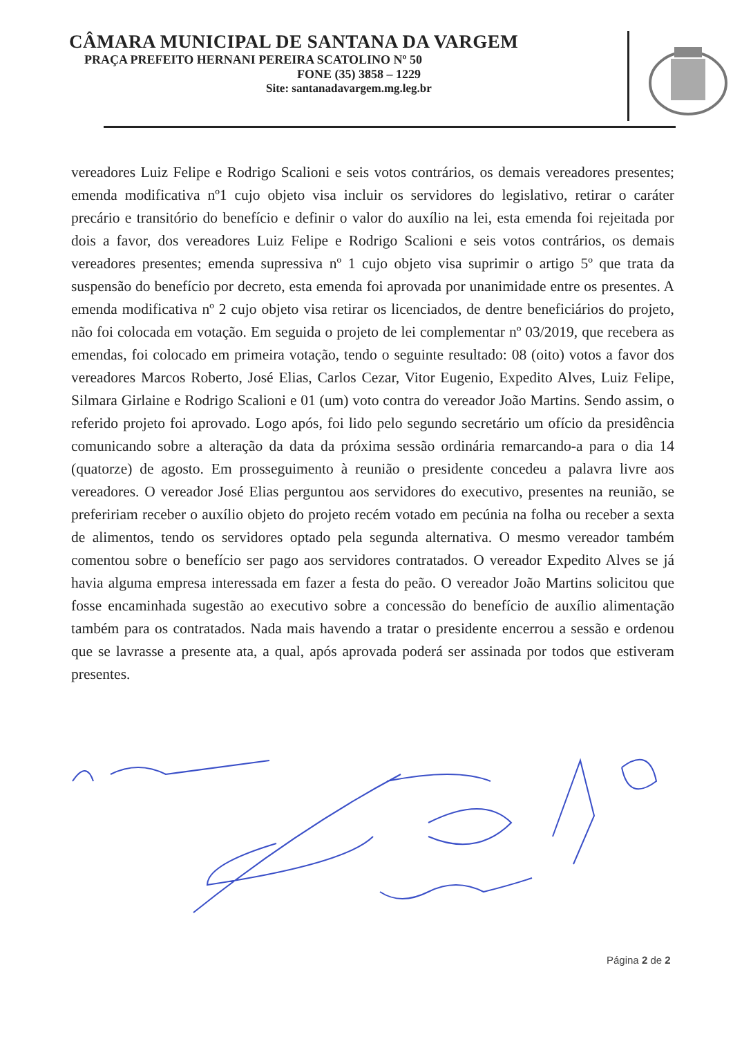CÂMARA MUNICIPAL DE SANTANA DA VARGEM
PRAÇA PREFEITO HERNANI PEREIRA SCATOLINO Nº 50
FONE (35) 3858 – 1229
Site: santanadavargem.mg.leg.br
vereadores Luiz Felipe e Rodrigo Scalioni e seis votos contrários, os demais vereadores presentes; emenda modificativa nº1 cujo objeto visa incluir os servidores do legislativo, retirar o caráter precário e transitório do benefício e definir o valor do auxílio na lei, esta emenda foi rejeitada por dois a favor, dos vereadores Luiz Felipe e Rodrigo Scalioni e seis votos contrários, os demais vereadores presentes; emenda supressiva nº 1 cujo objeto visa suprimir o artigo 5º que trata da suspensão do benefício por decreto, esta emenda foi aprovada por unanimidade entre os presentes. A emenda modificativa nº 2 cujo objeto visa retirar os licenciados, de dentre beneficiários do projeto, não foi colocada em votação. Em seguida o projeto de lei complementar nº 03/2019, que recebera as emendas, foi colocado em primeira votação, tendo o seguinte resultado: 08 (oito) votos a favor dos vereadores Marcos Roberto, José Elias, Carlos Cezar, Vitor Eugenio, Expedito Alves, Luiz Felipe, Silmara Girlaine e Rodrigo Scalioni e 01 (um) voto contra do vereador João Martins. Sendo assim, o referido projeto foi aprovado. Logo após, foi lido pelo segundo secretário um ofício da presidência comunicando sobre a alteração da data da próxima sessão ordinária remarcando-a para o dia 14 (quatorze) de agosto. Em prosseguimento à reunião o presidente concedeu a palavra livre aos vereadores. O vereador José Elias perguntou aos servidores do executivo, presentes na reunião, se prefeririam receber o auxílio objeto do projeto recém votado em pecúnia na folha ou receber a sexta de alimentos, tendo os servidores optado pela segunda alternativa. O mesmo vereador também comentou sobre o benefício ser pago aos servidores contratados. O vereador Expedito Alves se já havia alguma empresa interessada em fazer a festa do peão. O vereador João Martins solicitou que fosse encaminhada sugestão ao executivo sobre a concessão do benefício de auxílio alimentação também para os contratados. Nada mais havendo a tratar o presidente encerrou a sessão e ordenou que se lavrasse a presente ata, a qual, após aprovada poderá ser assinada por todos que estiveram presentes.
Página 2 de 2